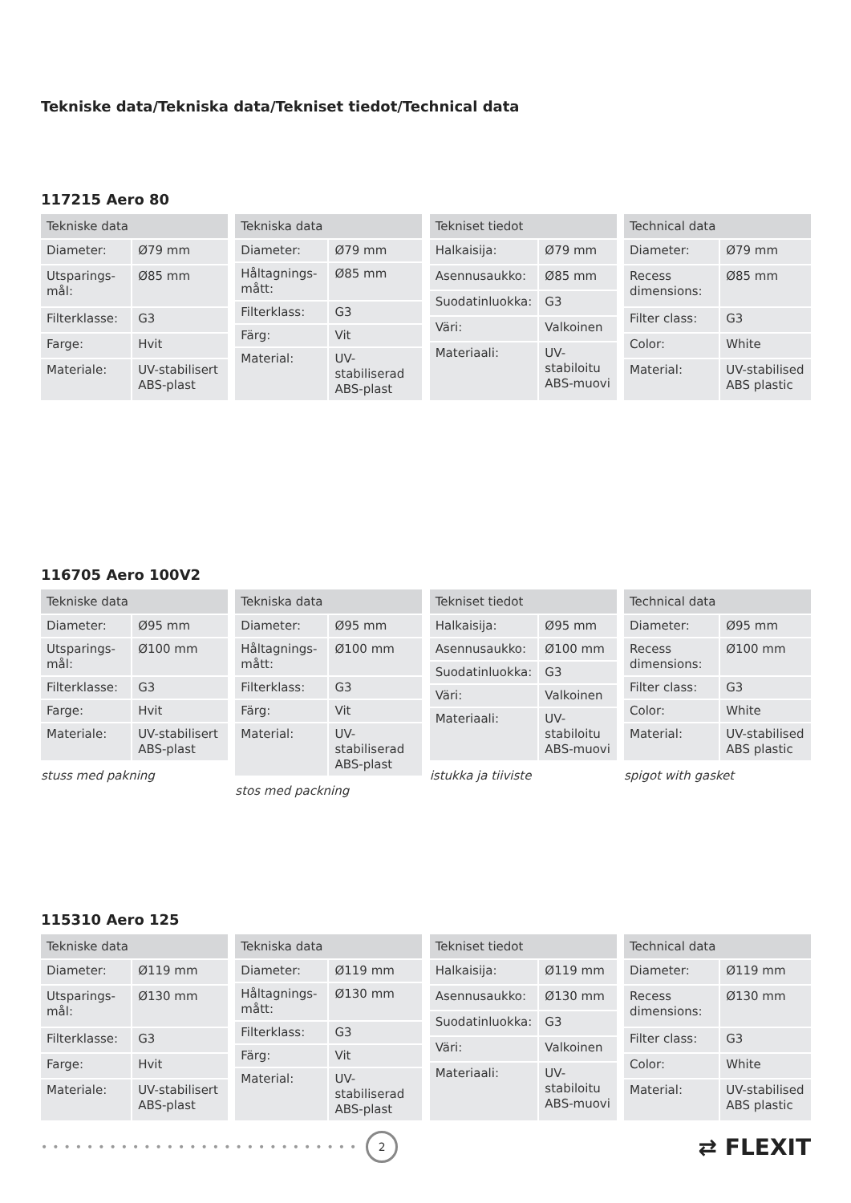Tekniske data/Tekniska data/Tekniset tiedot/Technical data
117215 Aero 80
| Tekniske data | |
| --- | --- |
| Diameter: | Ø79 mm |
| Utsparings-mål: | Ø85 mm |
| Filterklasse: | G3 |
| Farge: | Hvit |
| Materiale: | UV-stabilisert ABS-plast |
| Tekniska data | |
| --- | --- |
| Diameter: | Ø79 mm |
| Håltagnings-mått: | Ø85 mm |
| Filterklass: | G3 |
| Färg: | Vit |
| Material: | UV-stabiliserad ABS-plast |
| Tekniset tiedot | |
| --- | --- |
| Halkaisija: | Ø79 mm |
| Asennusaukko: | Ø85 mm |
| Suodatinluokka: | G3 |
| Väri: | Valkoinen |
| Materiaali: | UV-stabiloitu ABS-muovi |
| Technical data | |
| --- | --- |
| Diameter: | Ø79 mm |
| Recess dimensions: | Ø85 mm |
| Filter class: | G3 |
| Color: | White |
| Material: | UV-stabilised ABS plastic |
116705 Aero 100V2
| Tekniske data | |
| --- | --- |
| Diameter: | Ø95 mm |
| Utsparings-mål: | Ø100 mm |
| Filterklasse: | G3 |
| Farge: | Hvit |
| Materiale: | UV-stabilisert ABS-plast |
stuss med pakning
| Tekniska data | |
| --- | --- |
| Diameter: | Ø95 mm |
| Håltagnings-mått: | Ø100 mm |
| Filterklass: | G3 |
| Färg: | Vit |
| Material: | UV-stabiliserad ABS-plast |
stos med packning
| Tekniset tiedot | |
| --- | --- |
| Halkaisija: | Ø95 mm |
| Asennusaukko: | Ø100 mm |
| Suodatinluokka: | G3 |
| Väri: | Valkoinen |
| Materiaali: | UV-stabiloitu ABS-muovi |
istukka ja tiiviste
| Technical data | |
| --- | --- |
| Diameter: | Ø95 mm |
| Recess dimensions: | Ø100 mm |
| Filter class: | G3 |
| Color: | White |
| Material: | UV-stabilised ABS plastic |
spigot with gasket
115310 Aero 125
| Tekniske data | |
| --- | --- |
| Diameter: | Ø119 mm |
| Utsparings-mål: | Ø130 mm |
| Filterklasse: | G3 |
| Farge: | Hvit |
| Materiale: | UV-stabilisert ABS-plast |
| Tekniska data | |
| --- | --- |
| Diameter: | Ø119 mm |
| Håltagnings-mått: | Ø130 mm |
| Filterklass: | G3 |
| Färg: | Vit |
| Material: | UV-stabiliserad ABS-plast |
| Tekniset tiedot | |
| --- | --- |
| Halkaisija: | Ø119 mm |
| Asennusaukko: | Ø130 mm |
| Suodatinluokka: | G3 |
| Väri: | Valkoinen |
| Materiaali: | UV-stabiloitu ABS-muovi |
| Technical data | |
| --- | --- |
| Diameter: | Ø119 mm |
| Recess dimensions: | Ø130 mm |
| Filter class: | G3 |
| Color: | White |
| Material: | UV-stabilised ABS plastic |
••••••••••••••••••••••••••••
2
⇄ FLEXIT